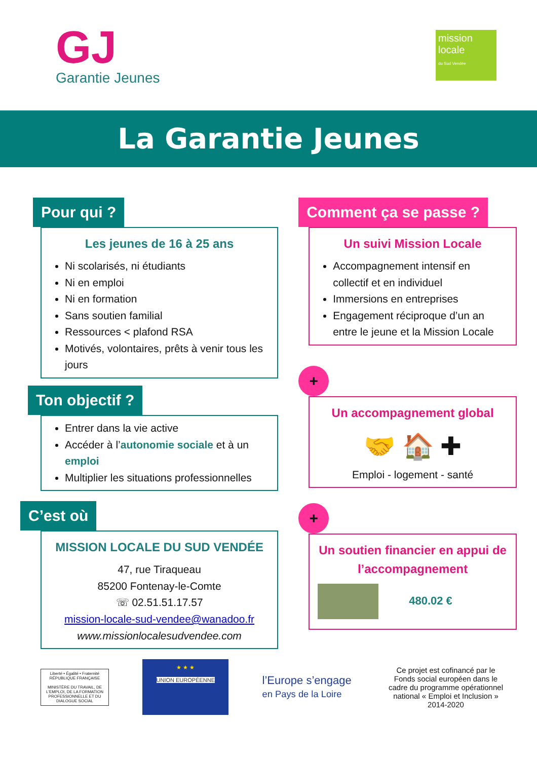GJ
Garantie Jeunes
mission locale
du Sud Vendée
La Garantie Jeunes
Pour qui ?
Les jeunes de 16 à 25 ans
Ni scolarisés, ni étudiants
Ni en emploi
Ni en formation
Sans soutien familial
Ressources < plafond RSA
Motivés, volontaires, prêts à venir tous les jours
Ton objectif ?
Entrer dans la vie active
Accéder à l’autonomie sociale et à un emploi
Multiplier les situations professionnelles
C’est où
MISSION LOCALE DU SUD VENDÉE
47, rue Tiraqueau
85200 Fontenay-le-Comte
☏ 02.51.51.17.57
mission-locale-sud-vendee@wanadoo.fr
www.missionlocalesudvendee.com
Comment ça se passe ?
Un suivi Mission Locale
Accompagnement intensif en collectif et en individuel
Immersions en entreprises
Engagement réciproque d’un an entre le jeune et la Mission Locale
+
Un accompagnement global
🤝 🏠 ✚
Emploi - logement - santé
+
Un soutien financier en appui de l’accompagnement
480.02 €
Liberté • Égalité • Fraternité
RÉPUBLIQUE FRANÇAISE
MINISTÈRE DU TRAVAIL, DE L'EMPLOI, DE LA FORMATION PROFESSIONNELLE ET DU DIALOGUE SOCIAL
★ ★ ★
UNION EUROPÉENNE
l’Europe s’engage
en Pays de la Loire
Ce projet est cofinancé par le Fonds social européen dans le cadre du programme opérationnel national « Emploi et Inclusion » 2014-2020